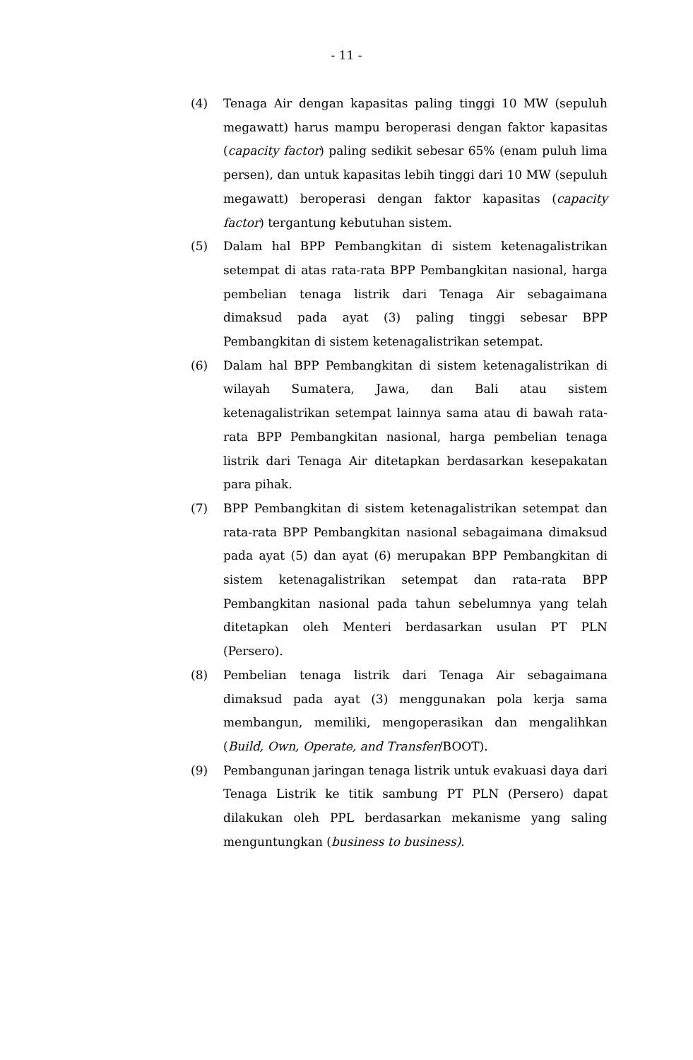- 11 -
(4) Tenaga Air dengan kapasitas paling tinggi 10 MW (sepuluh megawatt) harus mampu beroperasi dengan faktor kapasitas (capacity factor) paling sedikit sebesar 65% (enam puluh lima persen), dan untuk kapasitas lebih tinggi dari 10 MW (sepuluh megawatt) beroperasi dengan faktor kapasitas (capacity factor) tergantung kebutuhan sistem.
(5) Dalam hal BPP Pembangkitan di sistem ketenagalistrikan setempat di atas rata-rata BPP Pembangkitan nasional, harga pembelian tenaga listrik dari Tenaga Air sebagaimana dimaksud pada ayat (3) paling tinggi sebesar BPP Pembangkitan di sistem ketenagalistrikan setempat.
(6) Dalam hal BPP Pembangkitan di sistem ketenagalistrikan di wilayah Sumatera, Jawa, dan Bali atau sistem ketenagalistrikan setempat lainnya sama atau di bawah rata-rata BPP Pembangkitan nasional, harga pembelian tenaga listrik dari Tenaga Air ditetapkan berdasarkan kesepakatan para pihak.
(7) BPP Pembangkitan di sistem ketenagalistrikan setempat dan rata-rata BPP Pembangkitan nasional sebagaimana dimaksud pada ayat (5) dan ayat (6) merupakan BPP Pembangkitan di sistem ketenagalistrikan setempat dan rata-rata BPP Pembangkitan nasional pada tahun sebelumnya yang telah ditetapkan oleh Menteri berdasarkan usulan PT PLN (Persero).
(8) Pembelian tenaga listrik dari Tenaga Air sebagaimana dimaksud pada ayat (3) menggunakan pola kerja sama membangun, memiliki, mengoperasikan dan mengalihkan (Build, Own, Operate, and Transfer/BOOT).
(9) Pembangunan jaringan tenaga listrik untuk evakuasi daya dari Tenaga Listrik ke titik sambung PT PLN (Persero) dapat dilakukan oleh PPL berdasarkan mekanisme yang saling menguntungkan (business to business).